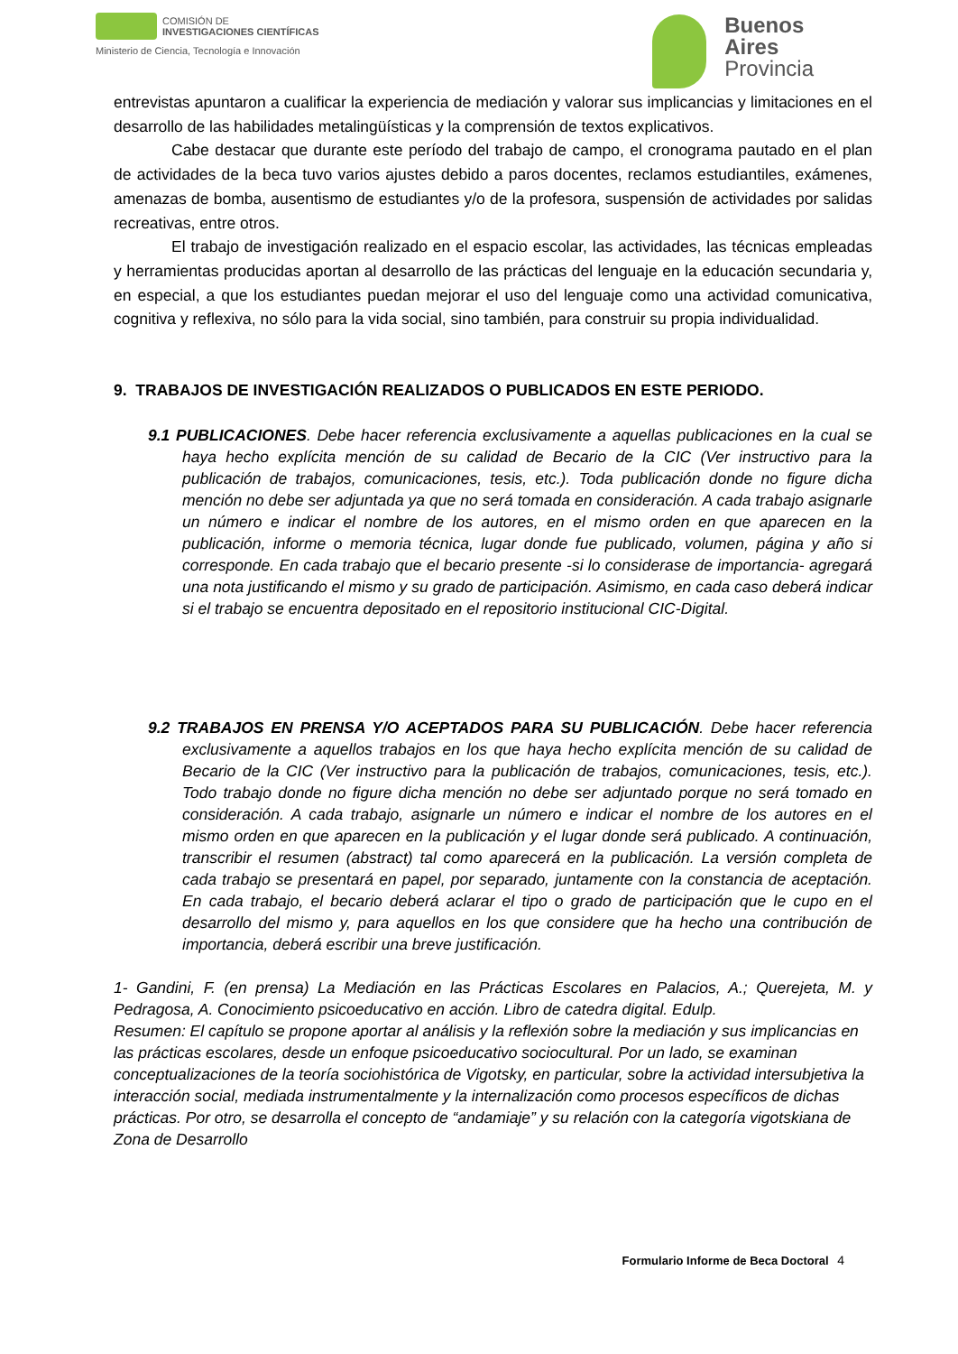COMISIÓN DE
INVESTIGACIONES CIENTÍFICAS
Ministerio de Ciencia, Tecnología e Innovación
Buenos
Aires
Provincia
entrevistas apuntaron a cualificar la experiencia de mediación y valorar sus implicancias y limitaciones en el desarrollo de las habilidades metalingüísticas y la comprensión de textos explicativos.
Cabe destacar que durante este período del trabajo de campo, el cronograma pautado en el plan de actividades de la beca tuvo varios ajustes debido a paros docentes, reclamos estudiantiles, exámenes, amenazas de bomba, ausentismo de estudiantes y/o de la profesora, suspensión de actividades por salidas recreativas, entre otros.
El trabajo de investigación realizado en el espacio escolar, las actividades, las técnicas empleadas y herramientas producidas aportan al desarrollo de las prácticas del lenguaje en la educación secundaria y, en especial, a que los estudiantes puedan mejorar el uso del lenguaje como una actividad comunicativa, cognitiva y reflexiva, no sólo para la vida social, sino también, para construir su propia individualidad.
9. TRABAJOS DE INVESTIGACIÓN REALIZADOS O PUBLICADOS EN ESTE PERIODO.
9.1 PUBLICACIONES. Debe hacer referencia exclusivamente a aquellas publicaciones en la cual se haya hecho explícita mención de su calidad de Becario de la CIC (Ver instructivo para la publicación de trabajos, comunicaciones, tesis, etc.). Toda publicación donde no figure dicha mención no debe ser adjuntada ya que no será tomada en consideración. A cada trabajo asignarle un número e indicar el nombre de los autores, en el mismo orden en que aparecen en la publicación, informe o memoria técnica, lugar donde fue publicado, volumen, página y año si corresponde. En cada trabajo que el becario presente -si lo considerase de importancia- agregará una nota justificando el mismo y su grado de participación. Asimismo, en cada caso deberá indicar si el trabajo se encuentra depositado en el repositorio institucional CIC-Digital.
9.2 TRABAJOS EN PRENSA Y/O ACEPTADOS PARA SU PUBLICACIÓN. Debe hacer referencia exclusivamente a aquellos trabajos en los que haya hecho explícita mención de su calidad de Becario de la CIC (Ver instructivo para la publicación de trabajos, comunicaciones, tesis, etc.). Todo trabajo donde no figure dicha mención no debe ser adjuntado porque no será tomado en consideración. A cada trabajo, asignarle un número e indicar el nombre de los autores en el mismo orden en que aparecen en la publicación y el lugar donde será publicado. A continuación, transcribir el resumen (abstract) tal como aparecerá en la publicación. La versión completa de cada trabajo se presentará en papel, por separado, juntamente con la constancia de aceptación. En cada trabajo, el becario deberá aclarar el tipo o grado de participación que le cupo en el desarrollo del mismo y, para aquellos en los que considere que ha hecho una contribución de importancia, deberá escribir una breve justificación.
1- Gandini, F. (en prensa) La Mediación en las Prácticas Escolares en Palacios, A.; Querejeta, M. y Pedragosa, A. Conocimiento psicoeducativo en acción. Libro de catedra digital. Edulp.
Resumen: El capítulo se propone aportar al análisis y la reflexión sobre la mediación y sus implicancias en las prácticas escolares, desde un enfoque psicoeducativo sociocultural. Por un lado, se examinan conceptualizaciones de la teoría sociohistórica de Vigotsky, en particular, sobre la actividad intersubjetiva la interacción social, mediada instrumentalmente y la internalización como procesos específicos de dichas prácticas. Por otro, se desarrolla el concepto de “andamiaje” y su relación con la categoría vigotskiana de Zona de Desarrollo
Formulario Informe de Beca Doctoral 4